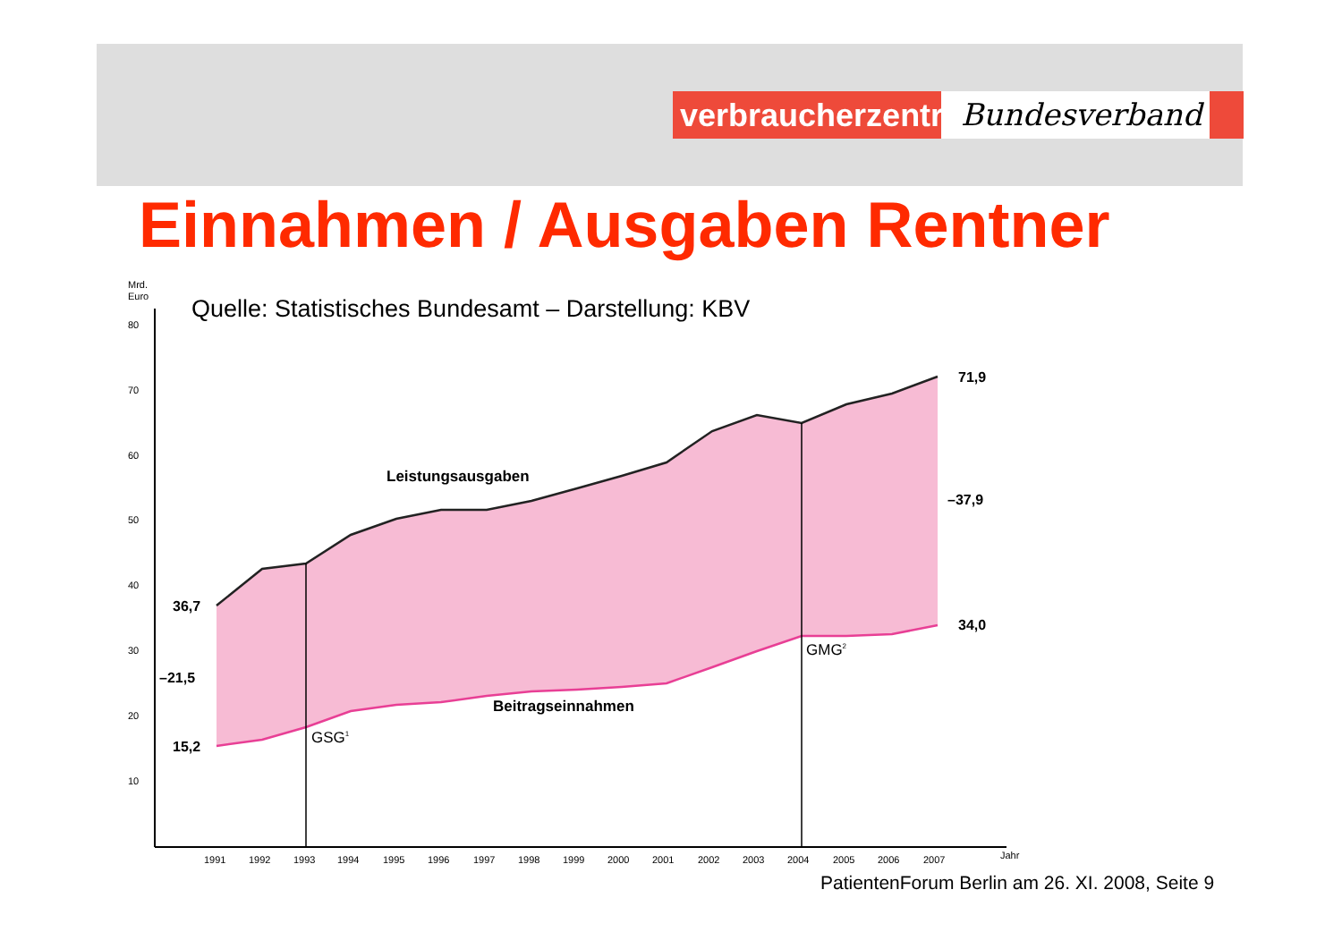verbraucherzentrale
Bundesverband
Einnahmen / Ausgaben Rentner
Quelle: Statistisches Bundesamt – Darstellung: KBV
Mrd.
Euro
80
70
60
50
40
30
20
10
36,7
–21,5
15,2
71,9
–37,9
34,0
Leistungsausgaben
Beitragseinnahmen
GSG1
GMG2
1991
1992
1993
1994
1995
1996
1997
1998
1999
2000
2001
2002
2003
2004
2005
2006
2007
Jahr
PatientenForum Berlin am 26. XI. 2008, Seite 9